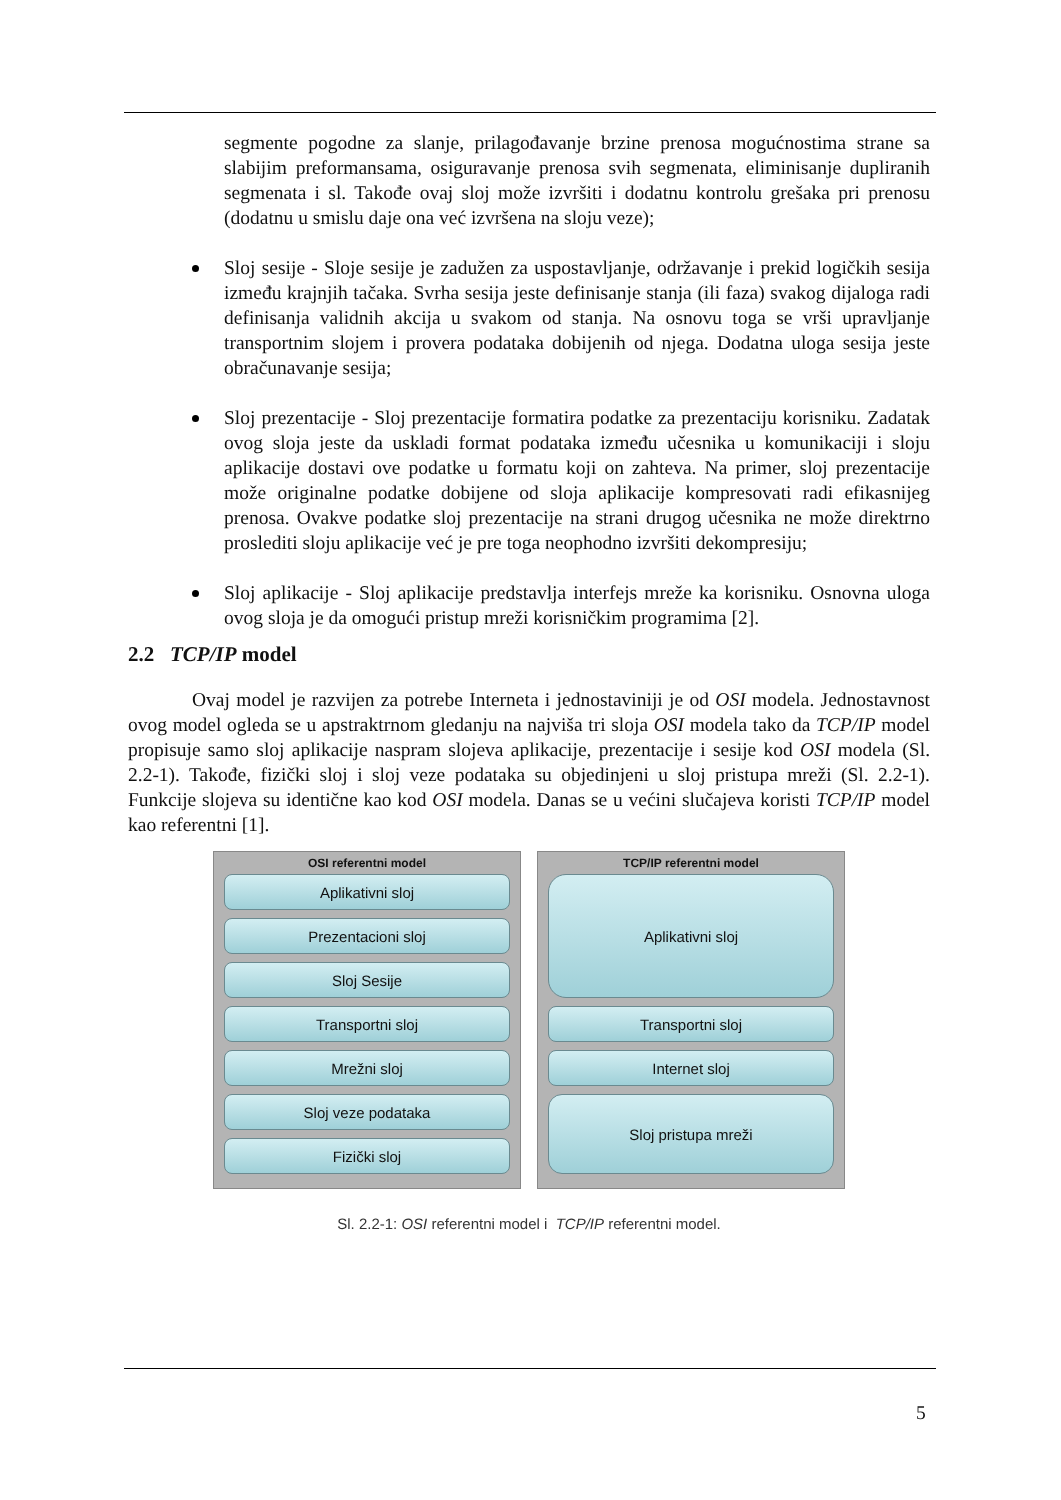segmente pogodne za slanje, prilagođavanje brzine prenosa mogućnostima strane sa slabijim preformansama, osiguravanje prenosa svih segmenata, eliminisanje dupliranih segmenata i sl. Takođe ovaj sloj može izvršiti i dodatnu kontrolu grešaka pri prenosu (dodatnu u smislu daje ona već izvršena na sloju veze);
Sloj sesije - Sloje sesije je zadužen za uspostavljanje, održavanje i prekid logičkih sesija između krajnjih tačaka. Svrha sesija jeste definisanje stanja (ili faza) svakog dijaloga radi definisanja validnih akcija u svakom od stanja. Na osnovu toga se vrši upravljanje transportnim slojem i provera podataka dobijenih od njega. Dodatna uloga sesija jeste obračunavanje sesija;
Sloj prezentacije - Sloj prezentacije formatira podatke za prezentaciju korisniku. Zadatak ovog sloja jeste da uskladi format podataka između učesnika u komunikaciji i sloju aplikacije dostavi ove podatke u formatu koji on zahteva. Na primer, sloj prezentacije može originalne podatke dobijene od sloja aplikacije kompresovati radi efikasnijeg prenosa. Ovakve podatke sloj prezentacije na strani drugog učesnika ne može direktrno proslediti sloju aplikacije već je pre toga neophodno izvršiti dekompresiju;
Sloj aplikacije - Sloj aplikacije predstavlja interfejs mreže ka korisniku. Osnovna uloga ovog sloja je da omogući pristup mreži korisničkim programima [2].
2.2 TCP/IP model
Ovaj model je razvijen za potrebe Interneta i jednostaviniji je od OSI modela. Jednostavnost ovog model ogleda se u apstraktrnom gledanju na najviša tri sloja OSI modela tako da TCP/IP model propisuje samo sloj aplikacije naspram slojeva aplikacije, prezentacije i sesije kod OSI modela (Sl. 2.2-1). Takođe, fizički sloj i sloj veze podataka su objedinjeni u sloj pristupa mreži (Sl. 2.2-1). Funkcije slojeva su identične kao kod OSI modela. Danas se u većini slučajeva koristi TCP/IP model kao referentni [1].
OSI referentni model
Aplikativni sloj
Prezentacioni sloj
Sloj Sesije
Transportni sloj
Mrežni sloj
Sloj veze podataka
Fizički sloj
TCP/IP referentni model
Aplikativni sloj
Transportni sloj
Internet sloj
Sloj pristupa mreži
Sl. 2.2-1: OSI referentni model i TCP/IP referentni model.
5